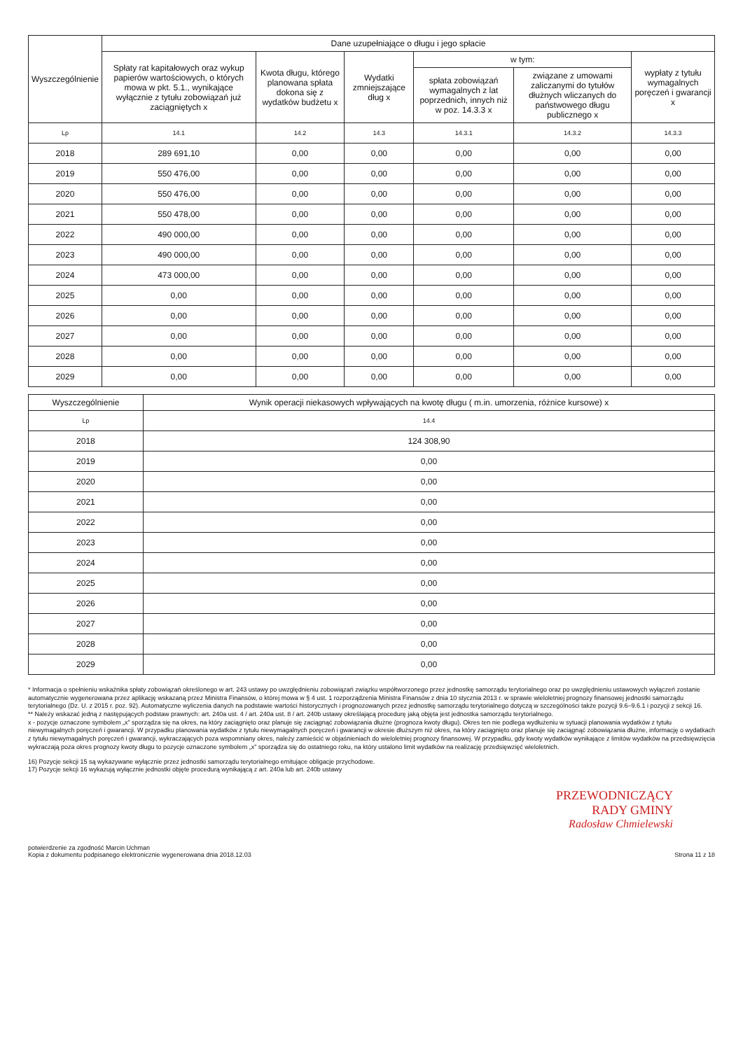| Wyszczególnienie | Dane uzupełniające o długu i jego spłacie | | | | | |
| --- | --- | --- | --- | --- | --- | --- |
| | Spłaty rat kapitałowych oraz wykup papierów wartościowych, o których mowa w pkt. 5.1., wynikające wyłącznie z tytułu zobowiązań już zaciągniętych x | Kwota długu, którego planowana spłata dokona się z wydatków budżetu x | Wydatki zmniejszające dług x | w tym: | | wypłaty z tytułu wymagalnych poręczeń i gwarancji x |
| | | | | spłata zobowiązań wymagalnych z lat poprzednich, innych niż w poz. 14.3.3 x | związane z umowami zaliczanymi do tytułów dłużnych wliczanych do państwowego długu publicznego x | |
| Lp | 14.1 | 14.2 | 14.3 | 14.3.1 | 14.3.2 | 14.3.3 |
| 2018 | 289 691,10 | 0,00 | 0,00 | 0,00 | 0,00 | 0,00 |
| 2019 | 550 476,00 | 0,00 | 0,00 | 0,00 | 0,00 | 0,00 |
| 2020 | 550 476,00 | 0,00 | 0,00 | 0,00 | 0,00 | 0,00 |
| 2021 | 550 478,00 | 0,00 | 0,00 | 0,00 | 0,00 | 0,00 |
| 2022 | 490 000,00 | 0,00 | 0,00 | 0,00 | 0,00 | 0,00 |
| 2023 | 490 000,00 | 0,00 | 0,00 | 0,00 | 0,00 | 0,00 |
| 2024 | 473 000,00 | 0,00 | 0,00 | 0,00 | 0,00 | 0,00 |
| 2025 | 0,00 | 0,00 | 0,00 | 0,00 | 0,00 | 0,00 |
| 2026 | 0,00 | 0,00 | 0,00 | 0,00 | 0,00 | 0,00 |
| 2027 | 0,00 | 0,00 | 0,00 | 0,00 | 0,00 | 0,00 |
| 2028 | 0,00 | 0,00 | 0,00 | 0,00 | 0,00 | 0,00 |
| 2029 | 0,00 | 0,00 | 0,00 | 0,00 | 0,00 | 0,00 |
| Wyszczególnienie | Wynik operacji niekasowych wpływających na kwotę długu ( m.in. umorzenia, różnice kursowe) x |
| --- | --- |
| Lp | 14.4 |
| 2018 | 124 308,90 |
| 2019 | 0,00 |
| 2020 | 0,00 |
| 2021 | 0,00 |
| 2022 | 0,00 |
| 2023 | 0,00 |
| 2024 | 0,00 |
| 2025 | 0,00 |
| 2026 | 0,00 |
| 2027 | 0,00 |
| 2028 | 0,00 |
| 2029 | 0,00 |
* Informacja o spełnieniu wskaźnika spłaty zobowiązań określonego w art. 243 ustawy po uwzględnieniu zobowiązań związku współtworzonego przez jednostkę samorządu terytorialnego oraz po uwzględnieniu ustawowych wyłączeń zostanie automatycznie wygenerowana przez aplikację wskazaną przez Ministra Finansów, o której mowa w § 4 ust. 1 rozporządzenia Ministra Finansów z dnia 10 stycznia 2013 r. w sprawie wieloletniej prognozy finansowej jednostki samorządu terytorialnego (Dz. U. z 2015 r. poz. 92). Automatyczne wyliczenia danych na podstawie wartości historycznych i prognozowanych przez jednostkę samorządu terytorialnego dotyczą w szczególności także pozycji 9.6–9.6.1 i pozycji z sekcji 16.
** Należy wskazać jedną z następujących podstaw prawnych: art. 240a ust. 4 / art. 240a ust. 8 / art. 240b ustawy określającą procedurę jaką objęta jest jednostka samorządu terytorialnego.
x - pozycje oznaczone symbolem „x” sporządza się na okres, na który zaciągnięto oraz planuje się zaciągnąć zobowiązania dłużne (prognoza kwoty długu). Okres ten nie podlega wydłużeniu w sytuacji planowania wydatków z tytułu niewymagalnych poręczeń i gwarancji. W przypadku planowania wydatków z tytułu niewymagalnych poręczeń i gwarancji w okresie dłuższym niż okres, na który zaciągnięto oraz planuje się zaciągnąć zobowiązania dłużne, informację o wydatkach z tytułu niewymagalnych poręczeń i gwarancji, wykraczających poza wspomniany okres, należy zamieścić w objaśnieniach do wieloletniej prognozy finansowej. W przypadku, gdy kwoty wydatków wynikające z limitów wydatków na przedsięwzięcia wykraczają poza okres prognozy kwoty długu to pozycje oznaczone symbolem „x” sporządza się do ostatniego roku, na który ustalono limit wydatków na realizację przedsięwzięć wieloletnich.
16) Pozycje sekcji 15 są wykazywane wyłącznie przez jednostki samorządu terytorialnego emitujące obligacje przychodowe.
17) Pozycje sekcji 16 wykazują wyłącznie jednostki objęte procedurą wynikającą z art. 240a lub art. 240b ustawy
PRZEWODNICZĄCY
RADY GMINY
Radosław Chmielewski
potwierdzenie za zgodność Marcin Uchman
Kopia z dokumentu podpisanego elektronicznie wygenerowana dnia 2018.12.03
Strona 11 z 18